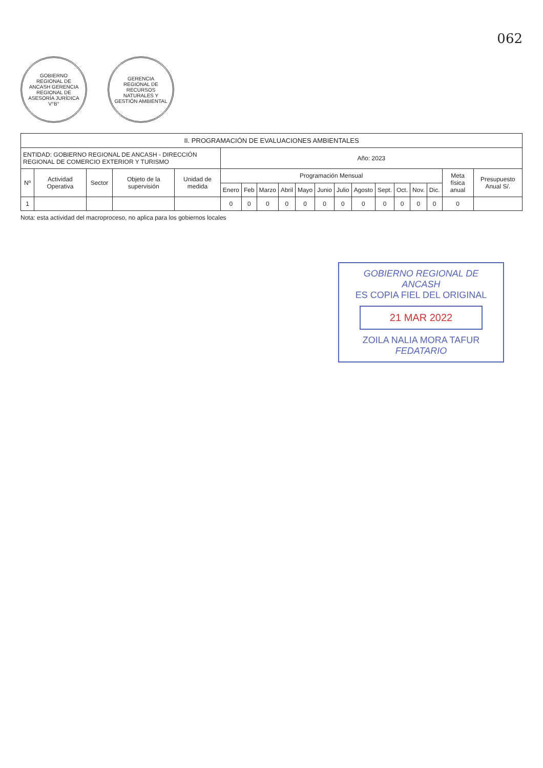062
GOBIERNO REGIONAL DE ANCASH GERENCIA REGIONAL DE ASESORÍA JURÍDICA V°B°
GERENCIA REGIONAL DE RECURSOS NATURALES Y GESTIÓN AMBIENTAL
| II. PROGRAMACIÓN DE EVALUACIONES AMBIENTALES | | | | | | | | | | | | | | | | | | |
| --- | --- | --- | --- | --- | --- | --- | --- | --- | --- | --- | --- | --- | --- | --- | --- | --- | --- | --- |
| ENTIDAD: GOBIERNO REGIONAL DE ANCASH - DIRECCIÓN REGIONAL DE COMERCIO EXTERIOR Y TURISMO | | | | | Año: 2023 | | | | | | | | | | | | | |
| Nº | Actividad Operativa | Sector | Objeto de la supervisión | Unidad de medida | Programación Mensual | | | | | | | | | | | | Meta física anual | Presupuesto Anual S/. |
| | | | | | Enero | Feb | Marzo | Abril | Mayo | Junio | Julio | Agosto | Sept. | Oct. | Nov. | Dic. | | |
| 1 | | | | | 0 | 0 | 0 | 0 | 0 | 0 | 0 | 0 | 0 | 0 | 0 | 0 | 0 | |
Nota: esta actividad del macroproceso, no aplica para los gobiernos locales
GOBIERNO REGIONAL DE ANCASH
ES COPIA FIEL DEL ORIGINAL
21 MAR 2022
ZOILA NALIA MORA TAFUR
FEDATARIO